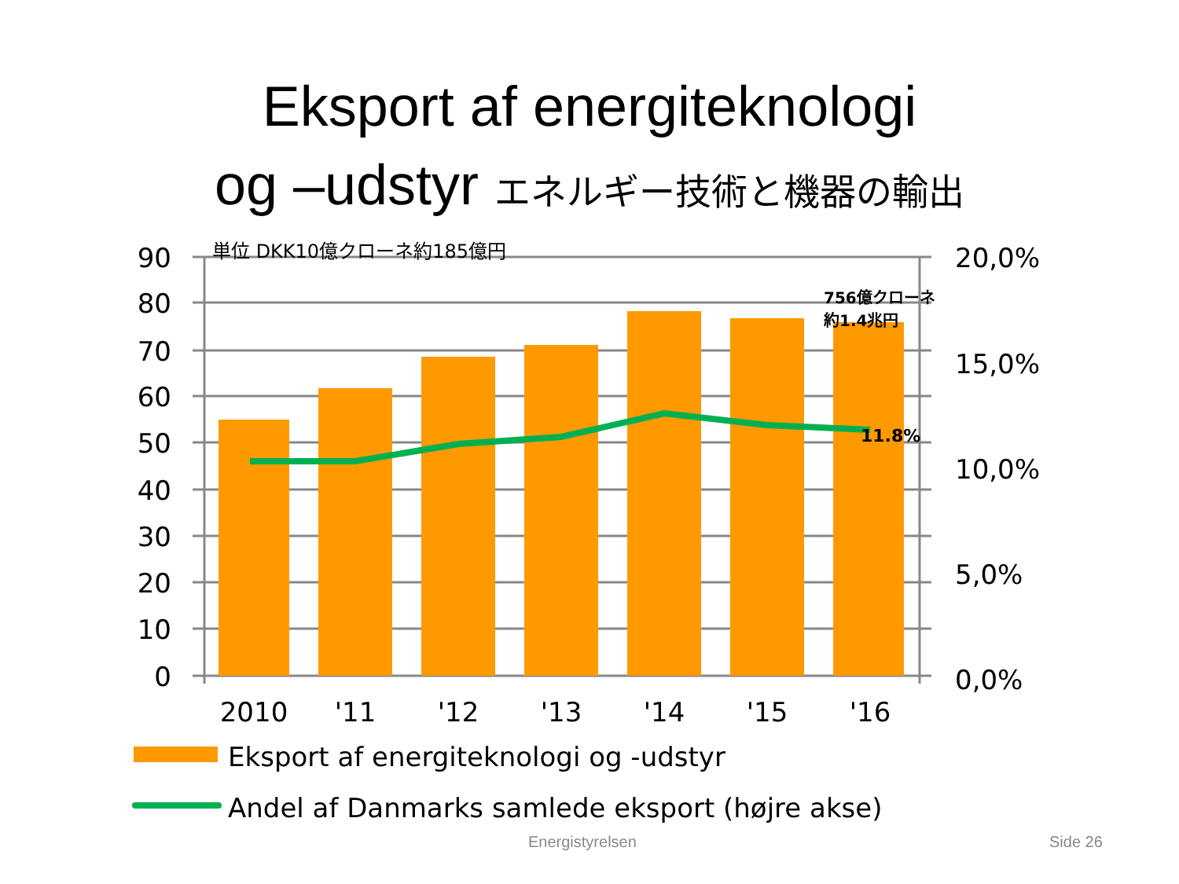Eksport af energiteknologi
og –udstyr エネルギー技術と機器の輸出
90
80
70
60
50
40
30
20
10
0
20,0%
15,0%
10,0%
5,0%
0,0%
2010
'11
'12
'13
'14
'15
'16
単位 DKK10億クローネ約185億円
756億クローネ
約1.4兆円
11.8%
Eksport af energiteknologi og -udstyr
Andel af Danmarks samlede eksport (højre akse)
Energistyrelsen Side 26